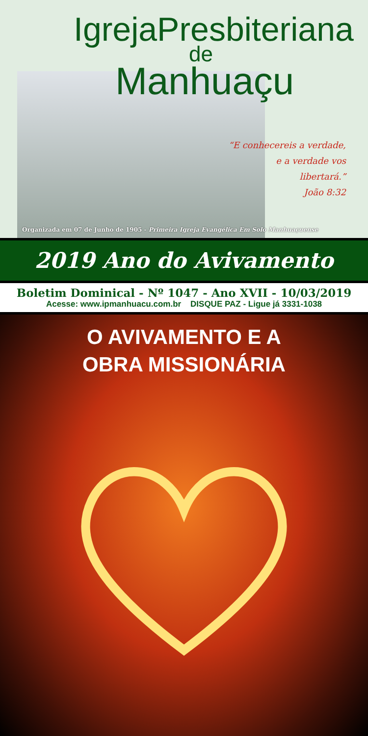IgrejaPresbiteriana
de
Manhuaçu
“E conhecereis a verdade,
e a verdade vos
libertará.”
João 8:32
Organizada em 07 de Junho de 1905 - Primeira Igreja Evangélica Em Solo Manhuaçuense
2019 Ano do Avivamento
Boletim Dominical - Nº 1047 - Ano XVII - 10/03/2019
Acesse: www.ipmanhuacu.com.br DISQUE PAZ - Ligue já 3331-1038
O AVIVAMENTO E A
OBRA MISSIONÁRIA